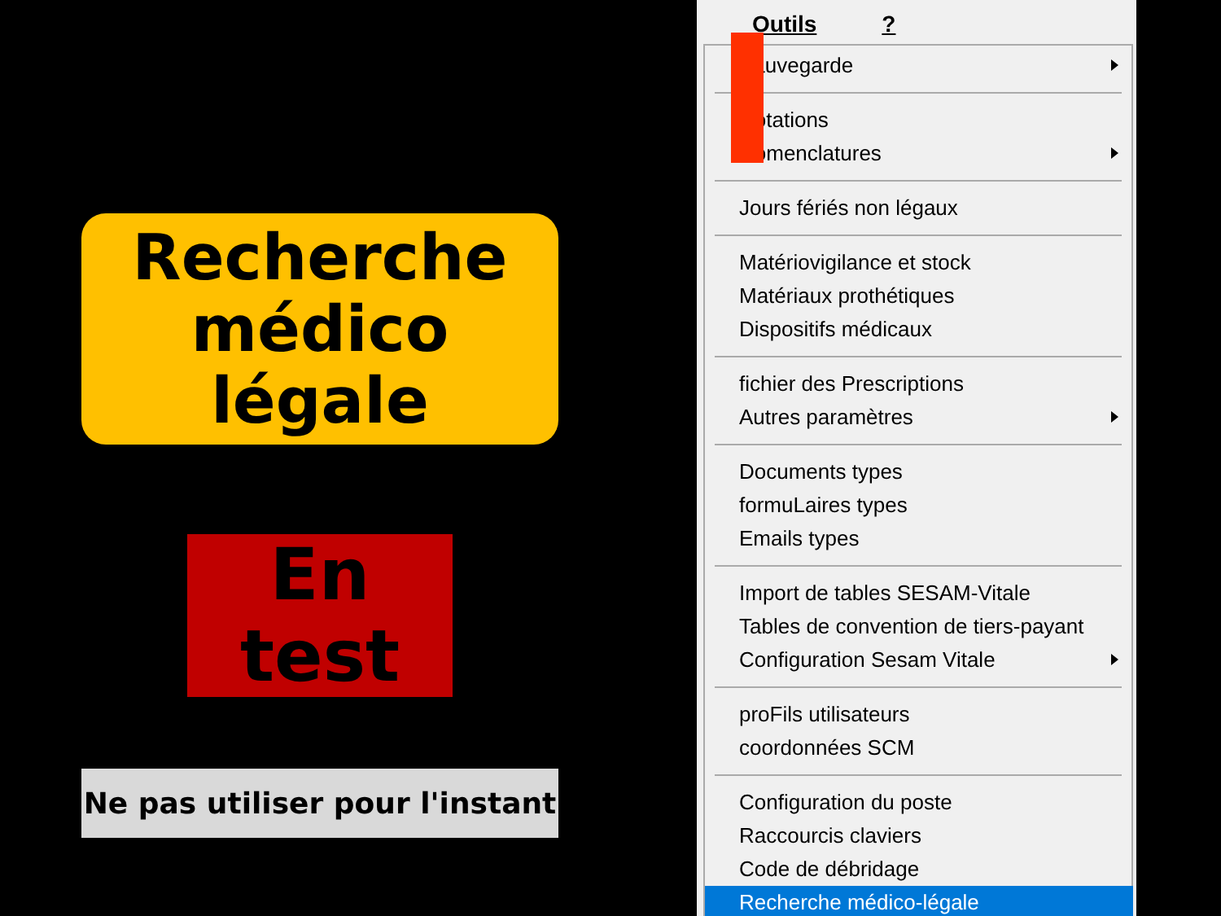Recherche
médico légale
En test
Ne pas utiliser pour l'instant
Outils?
Sauvegarde
Cotations
Nomenclatures
Jours fériés non légaux
Matériovigilance et stock
Matériaux prothétiques
Dispositifs médicaux
fichier des Prescriptions
Autres paramètres
Documents types
formuLaires types
Emails types
Import de tables SESAM-Vitale
Tables de convention de tiers-payant
Configuration Sesam Vitale
proFils utilisateurs
coordonnées SCM
Configuration du poste
Raccourcis claviers
Code de débridage
Recherche médico-légale